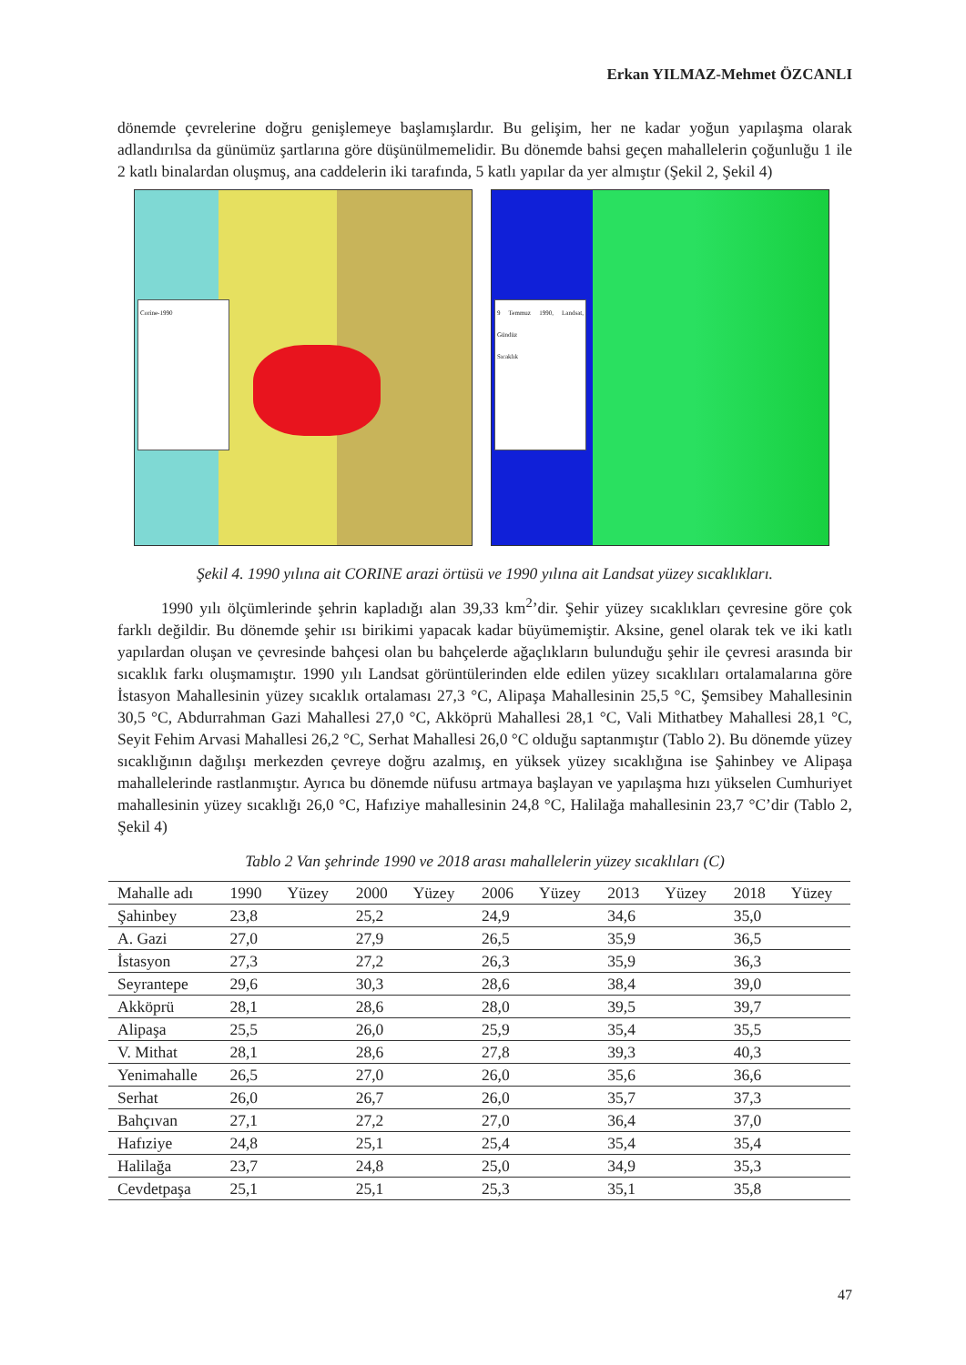Erkan YILMAZ-Mehmet ÖZCANLI
dönemde çevrelerine doğru genişlemeye başlamışlardır. Bu gelişim, her ne kadar yoğun yapılaşma olarak adlandırılsa da günümüz şartlarına göre düşünülmemelidir. Bu dönemde bahsi geçen mahallelerin çoğunluğu 1 ile 2 katlı binalardan oluşmuş, ana caddelerin iki tarafında, 5 katlı yapılar da yer almıştır (Şekil 2, Şekil 4)
Corine-1990
9 Temmuz 1990, Landsat, Gündüz
Sıcaklık
Şekil 4. 1990 yılına ait CORINE arazi örtüsü ve 1990 yılına ait Landsat yüzey sıcaklıkları.
1990 yılı ölçümlerinde şehrin kapladığı alan 39,33 km<sup>2</sup>’dir. Şehir yüzey sıcaklıkları çevresine göre çok farklı değildir. Bu dönemde şehir ısı birikimi yapacak kadar büyümemiştir. Aksine, genel olarak tek ve iki katlı yapılardan oluşan ve çevresinde bahçesi olan bu bahçelerde ağaçlıkların bulunduğu şehir ile çevresi arasında bir sıcaklık farkı oluşmamıştır. 1990 yılı Landsat görüntülerinden elde edilen yüzey sıcaklıları ortalamalarına göre İstasyon Mahallesinin yüzey sıcaklık ortalaması 27,3 °C, Alipaşa Mahallesinin 25,5 °C, Şemsibey Mahallesinin 30,5 °C, Abdurrahman Gazi Mahallesi 27,0 °C, Akköprü Mahallesi 28,1 °C, Vali Mithatbey Mahallesi 28,1 °C, Seyit Fehim Arvasi Mahallesi 26,2 °C, Serhat Mahallesi 26,0 °C olduğu saptanmıştır (Tablo 2). Bu dönemde yüzey sıcaklığının dağılışı merkezden çevreye doğru azalmış, en yüksek yüzey sıcaklığına ise Şahinbey ve Alipaşa mahallelerinde rastlanmıştır. Ayrıca bu dönemde nüfusu artmaya başlayan ve yapılaşma hızı yükselen Cumhuriyet mahallesinin yüzey sıcaklığı 26,0 °C, Hafıziye mahallesinin 24,8 °C, Halilağa mahallesinin 23,7 °C’dir (Tablo 2, Şekil 4)
Tablo 2 Van şehrinde 1990 ve 2018 arası mahallelerin yüzey sıcaklıları (C)
| Mahalle adı | 1990 | Yüzey | 2000 | Yüzey | 2006 | Yüzey | 2013 | Yüzey | 2018 | Yüzey |
| --- | --- | --- | --- | --- | --- | --- | --- | --- | --- | --- |
| Şahinbey | 23,8 | | 25,2 | | 24,9 | | 34,6 | | 35,0 | |
| A. Gazi | 27,0 | | 27,9 | | 26,5 | | 35,9 | | 36,5 | |
| İstasyon | 27,3 | | 27,2 | | 26,3 | | 35,9 | | 36,3 | |
| Seyrantepe | 29,6 | | 30,3 | | 28,6 | | 38,4 | | 39,0 | |
| Akköprü | 28,1 | | 28,6 | | 28,0 | | 39,5 | | 39,7 | |
| Alipaşa | 25,5 | | 26,0 | | 25,9 | | 35,4 | | 35,5 | |
| V. Mithat | 28,1 | | 28,6 | | 27,8 | | 39,3 | | 40,3 | |
| Yenimahalle | 26,5 | | 27,0 | | 26,0 | | 35,6 | | 36,6 | |
| Serhat | 26,0 | | 26,7 | | 26,0 | | 35,7 | | 37,3 | |
| Bahçıvan | 27,1 | | 27,2 | | 27,0 | | 36,4 | | 37,0 | |
| Hafıziye | 24,8 | | 25,1 | | 25,4 | | 35,4 | | 35,4 | |
| Halilağa | 23,7 | | 24,8 | | 25,0 | | 34,9 | | 35,3 | |
| Cevdetpaşa | 25,1 | | 25,1 | | 25,3 | | 35,1 | | 35,8 | |
47